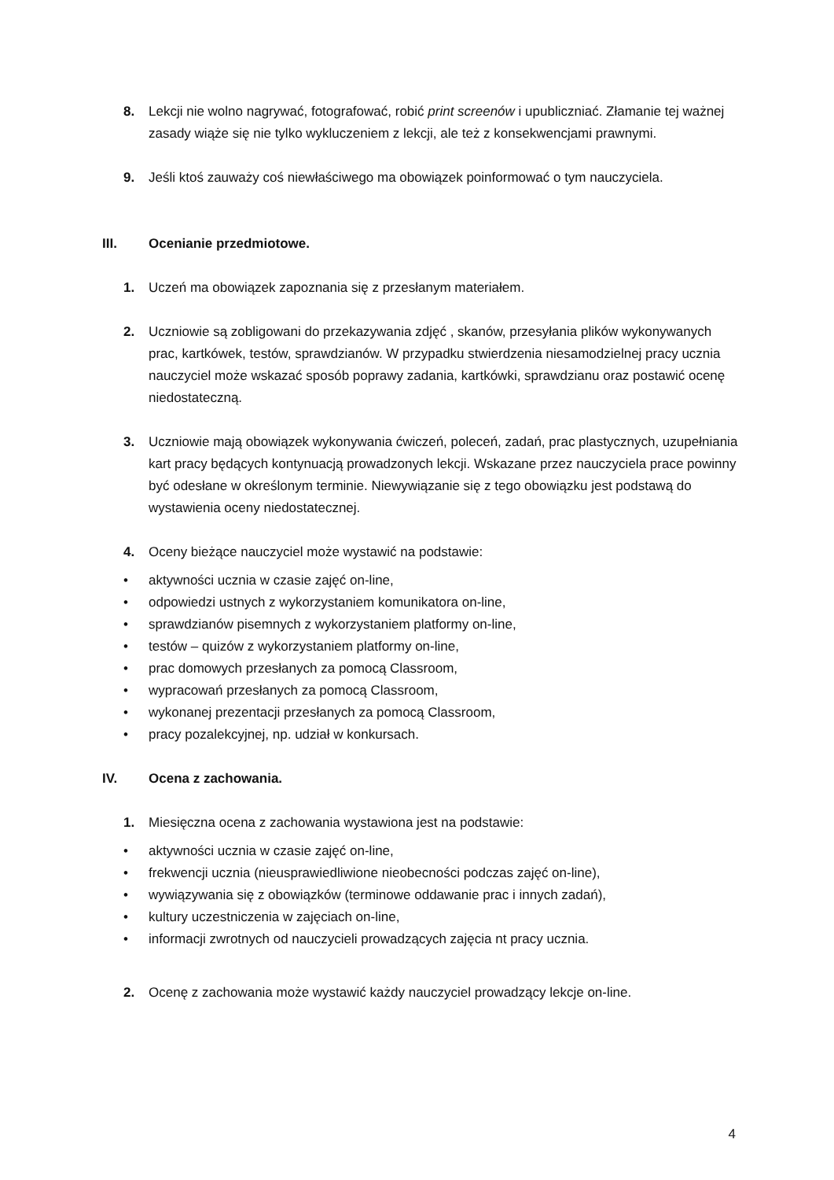8. Lekcji nie wolno nagrywać, fotografować, robić print screenów i upubliczniać. Złamanie tej ważnej zasady wiąże się nie tylko wykluczeniem z lekcji, ale też z konsekwencjami prawnymi.
9. Jeśli ktoś zauważy coś niewłaściwego ma obowiązek poinformować o tym nauczyciela.
III. Ocenianie przedmiotowe.
1. Uczeń ma obowiązek zapoznania się z przesłanym materiałem.
2. Uczniowie są zobligowani do przekazywania zdjęć , skanów, przesyłania plików wykonywanych prac, kartkówek, testów, sprawdzianów. W przypadku stwierdzenia niesamodzielnej pracy ucznia nauczyciel może wskazać sposób poprawy zadania, kartkówki, sprawdzianu oraz postawić ocenę niedostateczną.
3. Uczniowie mają obowiązek wykonywania ćwiczeń, poleceń, zadań, prac plastycznych, uzupełniania kart pracy będących kontynuacją prowadzonych lekcji. Wskazane przez nauczyciela prace powinny być odesłane w określonym terminie. Niewywiązanie się z tego obowiązku jest podstawą do wystawienia oceny niedostatecznej.
4. Oceny bieżące nauczyciel może wystawić na podstawie:
• aktywności ucznia w czasie zajęć on-line,
• odpowiedzi ustnych z wykorzystaniem komunikatora on-line,
• sprawdzianów pisemnych z wykorzystaniem platformy on-line,
• testów – quizów z wykorzystaniem platformy on-line,
• prac domowych przesłanych za pomocą Classroom,
• wypracowań przesłanych za pomocą Classroom,
• wykonanej prezentacji przesłanych za pomocą Classroom,
• pracy pozalekcyjnej, np. udział w konkursach.
IV. Ocena z zachowania.
1. Miesięczna ocena z zachowania wystawiona jest na podstawie:
• aktywności ucznia w czasie zajęć on-line,
• frekwencji ucznia (nieusprawiedliwione nieobecności podczas zajęć on-line),
• wywiązywania się z obowiązków (terminowe oddawanie prac i innych zadań),
• kultury uczestniczenia w zajęciach on-line,
• informacji zwrotnych od nauczycieli prowadzących zajęcia nt pracy ucznia.
2. Ocenę z zachowania może wystawić każdy nauczyciel prowadzący lekcje on-line.
4